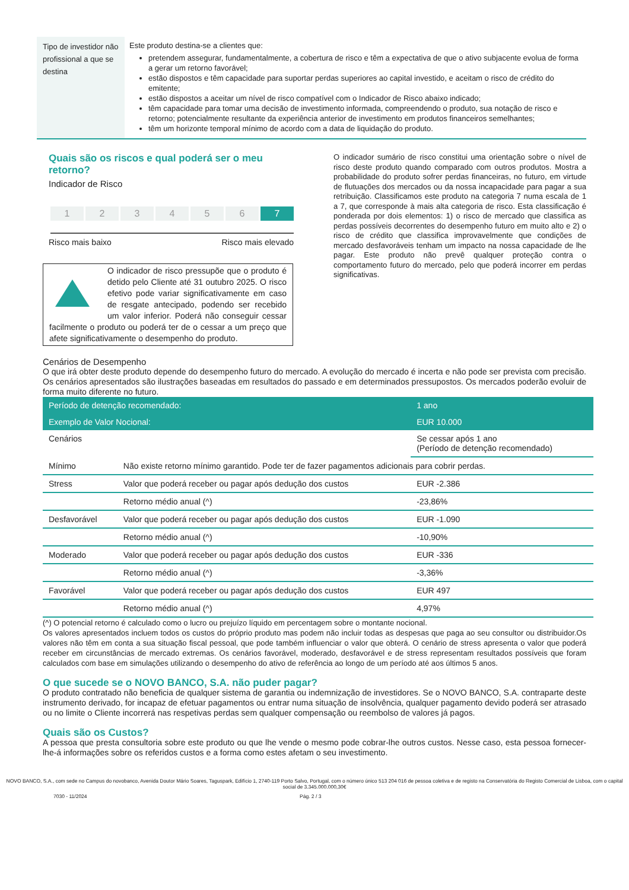Tipo de investidor não profissional a que se destina
Este produto destina-se a clientes que:
pretendem assegurar, fundamentalmente, a cobertura de risco e têm a expectativa de que o ativo subjacente evolua de forma a gerar um retorno favorável;
estão dispostos e têm capacidade para suportar perdas superiores ao capital investido, e aceitam o risco de crédito do emitente;
estão dispostos a aceitar um nível de risco compatível com o Indicador de Risco abaixo indicado;
têm capacidade para tomar uma decisão de investimento informada, compreendendo o produto, sua notação de risco e retorno; potencialmente resultante da experiência anterior de investimento em produtos financeiros semelhantes;
têm um horizonte temporal mínimo de acordo com a data de liquidação do produto.
Quais são os riscos e qual poderá ser o meu retorno?
Indicador de Risco
1 2 3 4 5 6 7
Risco mais baixo Risco mais elevado
O indicador de risco pressupõe que o produto é detido pelo Cliente até 31 outubro 2025. O risco efetivo pode variar significativamente em caso de resgate antecipado, podendo ser recebido um valor inferior. Poderá não conseguir cessar facilmente o produto ou poderá ter de o cessar a um preço que afete significativamente o desempenho do produto.
O indicador sumário de risco constitui uma orientação sobre o nível de risco deste produto quando comparado com outros produtos. Mostra a probabilidade do produto sofrer perdas financeiras, no futuro, em virtude de flutuações dos mercados ou da nossa incapacidade para pagar a sua retribuição. Classificamos este produto na categoria 7 numa escala de 1 a 7, que corresponde à mais alta categoria de risco. Esta classificação é ponderada por dois elementos: 1) o risco de mercado que classifica as perdas possíveis decorrentes do desempenho futuro em muito alto e 2) o risco de crédito que classifica improvavelmente que condições de mercado desfavoráveis tenham um impacto na nossa capacidade de lhe pagar. Este produto não prevê qualquer proteção contra o comportamento futuro do mercado, pelo que poderá incorrer em perdas significativas.
Cenários de Desempenho
O que irá obter deste produto depende do desempenho futuro do mercado. A evolução do mercado é incerta e não pode ser prevista com precisão. Os cenários apresentados são ilustrações baseadas em resultados do passado e em determinados pressupostos. Os mercados poderão evoluir de forma muito diferente no futuro.
| Período de detenção recomendado: | | 1 ano |
| Exemplo de Valor Nocional: | | EUR 10.000 |
| Cenários | | Se cessar após 1 ano (Período de detenção recomendado) |
| Mínimo | Não existe retorno mínimo garantido. Pode ter de fazer pagamentos adicionais para cobrir perdas. | |
| Stress | Valor que poderá receber ou pagar após dedução dos custos | EUR -2.386 |
| | Retorno médio anual (^) | -23,86% |
| Desfavorável | Valor que poderá receber ou pagar após dedução dos custos | EUR -1.090 |
| | Retorno médio anual (^) | -10,90% |
| Moderado | Valor que poderá receber ou pagar após dedução dos custos | EUR -336 |
| | Retorno médio anual (^) | -3,36% |
| Favorável | Valor que poderá receber ou pagar após dedução dos custos | EUR 497 |
| | Retorno médio anual (^) | 4,97% |
(^) O potencial retorno é calculado como o lucro ou prejuízo líquido em percentagem sobre o montante nocional.
Os valores apresentados incluem todos os custos do próprio produto mas podem não incluir todas as despesas que paga ao seu consultor ou distribuidor.Os valores não têm em conta a sua situação fiscal pessoal, que pode também influenciar o valor que obterá. O cenário de stress apresenta o valor que poderá receber em circunstâncias de mercado extremas. Os cenários favorável, moderado, desfavorável e de stress representam resultados possíveis que foram calculados com base em simulações utilizando o desempenho do ativo de referência ao longo de um período até aos últimos 5 anos.
O que sucede se o NOVO BANCO, S.A. não puder pagar?
O produto contratado não beneficia de qualquer sistema de garantia ou indemnização de investidores. Se o NOVO BANCO, S.A. contraparte deste instrumento derivado, for incapaz de efetuar pagamentos ou entrar numa situação de insolvência, qualquer pagamento devido poderá ser atrasado ou no limite o Cliente incorrerá nas respetivas perdas sem qualquer compensação ou reembolso de valores já pagos.
Quais são os Custos?
A pessoa que presta consultoria sobre este produto ou que lhe vende o mesmo pode cobrar-lhe outros custos. Nesse caso, esta pessoa fornecer-lhe-á informações sobre os referidos custos e a forma como estes afetam o seu investimento.
NOVO BANCO, S.A., com sede no Campus do novobanco, Avenida Doutor Mário Soares, Taguspark, Edifício 1, 2740-119 Porto Salvo, Portugal, com o número único 513 204 016 de pessoa coletiva e de registo na Conservatória do Registo Comercial de Lisboa, com o capital social de 3.345.000.000,30€
7030 - 11/2024 Pág. 2 / 3